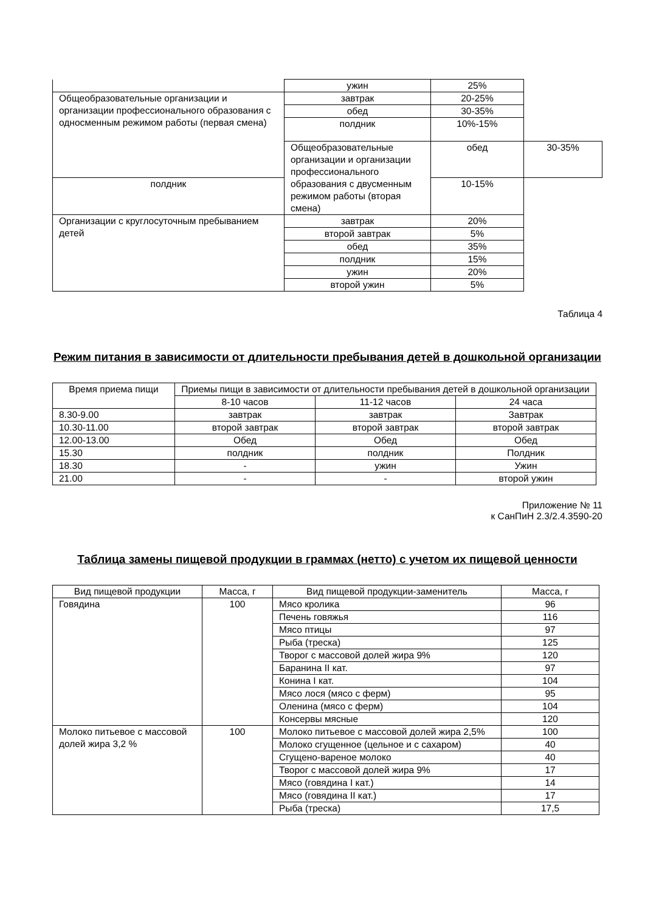| | ужин | 25% | |
| Общеобразовательные организации и организации профессионального образования с односменным режимом работы (первая смена) | завтрак | 20-25% | |
| | обед | 30-35% | |
| | полдник | 10%-15% | |
| | Общеобразовательные организации и организации профессионального образования с двусменным режимом работы (вторая смена) | обед | 30-35% |
| полдник | | 10-15% | |
| Организации с круглосуточным пребыванием детей | завтрак | 20% | |
| | второй завтрак | 5% | |
| | обед | 35% | |
| | полдник | 15% | |
| | ужин | 20% | |
| | второй ужин | 5% | |
Таблица 4
Режим питания в зависимости от длительности пребывания детей в дошкольной организации
| Время приема пищи | Приемы пищи в зависимости от длительности пребывания детей в дошкольной организации | | |
| --- | --- | --- | --- |
| | 8-10 часов | 11-12 часов | 24 часа |
| 8.30-9.00 | завтрак | завтрак | Завтрак |
| 10.30-11.00 | второй завтрак | второй завтрак | второй завтрак |
| 12.00-13.00 | Обед | Обед | Обед |
| 15.30 | полдник | полдник | Полдник |
| 18.30 | - | ужин | Ужин |
| 21.00 | - | - | второй ужин |
Приложение № 11
к СанПиН 2.3/2.4.3590-20
Таблица замены пищевой продукции в граммах (нетто) с учетом их пищевой ценности
| Вид пищевой продукции | Масса, г | Вид пищевой продукции-заменитель | Масса, г |
| --- | --- | --- | --- |
| Говядина | 100 | Мясо кролика | 96 |
| | | Печень говяжья | 116 |
| | | Мясо птицы | 97 |
| | | Рыба (треска) | 125 |
| | | Творог с массовой долей жира 9% | 120 |
| | | Баранина II кат. | 97 |
| | | Конина I кат. | 104 |
| | | Мясо лося (мясо с ферм) | 95 |
| | | Оленина (мясо с ферм) | 104 |
| | | Консервы мясные | 120 |
| Молоко питьевое с массовой долей жира 3,2 % | 100 | Молоко питьевое с массовой долей жира 2,5% | 100 |
| | | Молоко сгущенное (цельное и с сахаром) | 40 |
| | | Сгущено-вареное молоко | 40 |
| | | Творог с массовой долей жира 9% | 17 |
| | | Мясо (говядина I кат.) | 14 |
| | | Мясо (говядина II кат.) | 17 |
| | | Рыба (треска) | 17,5 |